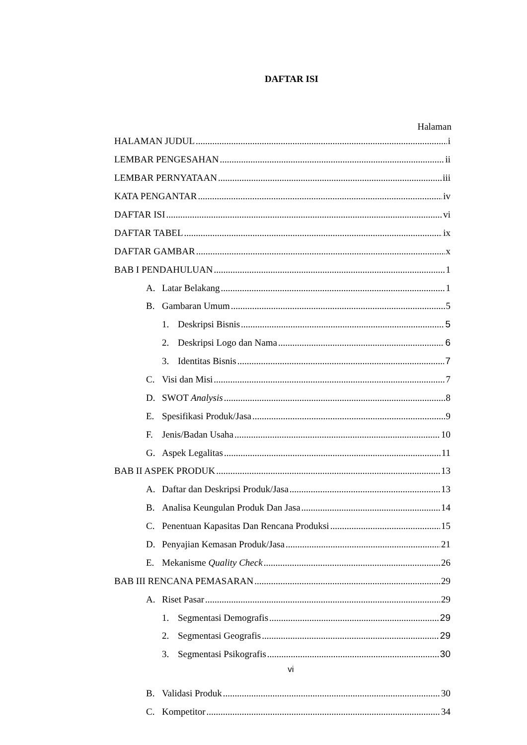DAFTAR ISI
Halaman
HALAMAN JUDUL i
LEMBAR PENGESAHAN ii
LEMBAR PERNYATAAN iii
KATA PENGANTAR iv
DAFTAR ISI vi
DAFTAR TABEL ix
DAFTAR GAMBAR x
BAB I PENDAHULUAN 1
A. Latar Belakang 1
B. Gambaran Umum 5
1. Deskripsi Bisnis 5
2. Deskripsi Logo dan Nama 6
3. Identitas Bisnis 7
C. Visi dan Misi 7
D. SWOT Analysis 8
E. Spesifikasi Produk/Jasa 9
F. Jenis/Badan Usaha 10
G. Aspek Legalitas 11
BAB II ASPEK PRODUK 13
A. Daftar dan Deskripsi Produk/Jasa 13
B. Analisa Keungulan Produk Dan Jasa 14
C. Penentuan Kapasitas Dan Rencana Produksi 15
D. Penyajian Kemasan Produk/Jasa 21
E. Mekanisme Quality Check 26
BAB III RENCANA PEMASARAN 29
A. Riset Pasar 29
1. Segmentasi Demografis 29
2. Segmentasi Geografis 29
3. Segmentasi Psikografis 30
vi
B. Validasi Produk 30
C. Kompetitor 34